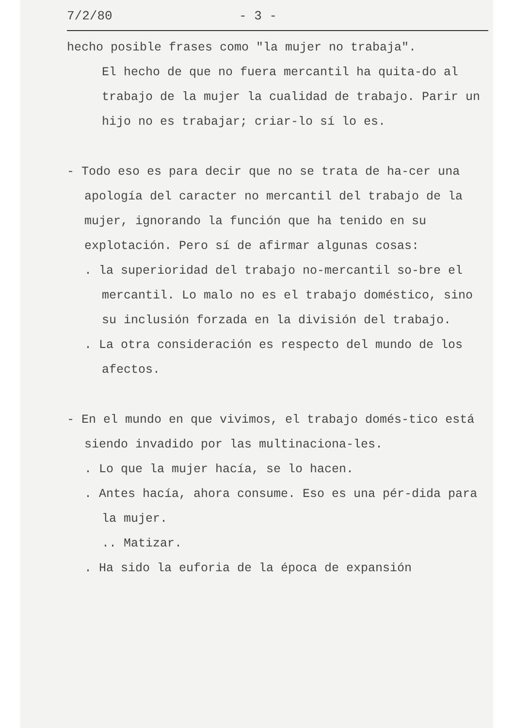7/2/80 - 3 -
hecho posible frases como "la mujer no trabaja".
El hecho de que no fuera mercantil ha quita-do al trabajo de la mujer la cualidad de trabajo. Parir un hijo no es trabajar; criar-lo sí lo es.
- Todo eso es para decir que no se trata de ha-cer una apología del caracter no mercantil del trabajo de la mujer, ignorando la función que ha tenido en su explotación. Pero sí de afirmar algunas cosas:
. la superioridad del trabajo no-mercantil so-bre el mercantil. Lo malo no es el trabajo doméstico, sino su inclusión forzada en la división del trabajo.
. La otra consideración es respecto del mundo de los afectos.
- En el mundo en que vivimos, el trabajo domés-tico está siendo invadido por las multinaciona-les.
. Lo que la mujer hacía, se lo hacen.
. Antes hacía, ahora consume. Eso es una pér-dida para la mujer.
.. Matizar.
. Ha sido la euforia de la época de expansión